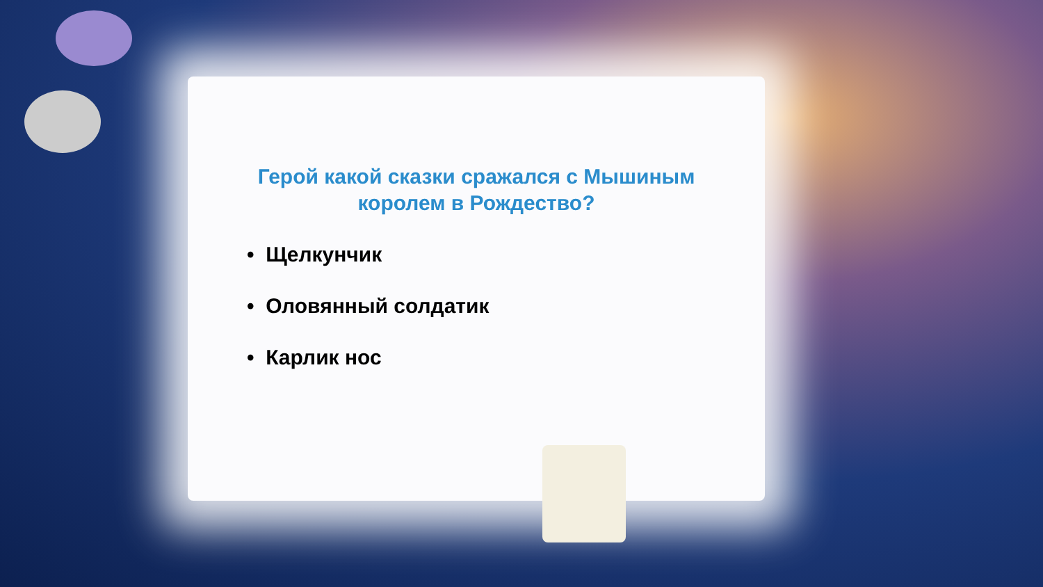Герой какой сказки сражался с Мышиным королем в Рождество?
• Щелкунчик
• Оловянный солдатик
• Карлик нос